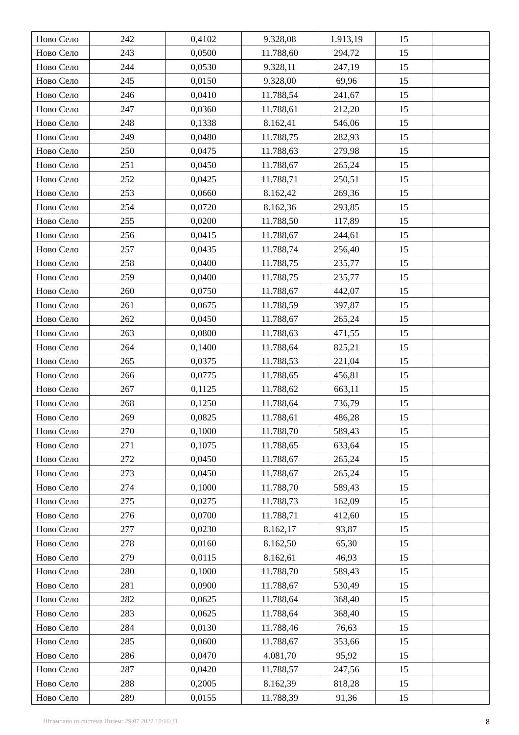| Ново Село | 242 | 0,4102 | 9.328,08 | 1.913,19 | 15 | |
| Ново Село | 243 | 0,0500 | 11.788,60 | 294,72 | 15 | |
| Ново Село | 244 | 0,0530 | 9.328,11 | 247,19 | 15 | |
| Ново Село | 245 | 0,0150 | 9.328,00 | 69,96 | 15 | |
| Ново Село | 246 | 0,0410 | 11.788,54 | 241,67 | 15 | |
| Ново Село | 247 | 0,0360 | 11.788,61 | 212,20 | 15 | |
| Ново Село | 248 | 0,1338 | 8.162,41 | 546,06 | 15 | |
| Ново Село | 249 | 0,0480 | 11.788,75 | 282,93 | 15 | |
| Ново Село | 250 | 0,0475 | 11.788,63 | 279,98 | 15 | |
| Ново Село | 251 | 0,0450 | 11.788,67 | 265,24 | 15 | |
| Ново Село | 252 | 0,0425 | 11.788,71 | 250,51 | 15 | |
| Ново Село | 253 | 0,0660 | 8.162,42 | 269,36 | 15 | |
| Ново Село | 254 | 0,0720 | 8.162,36 | 293,85 | 15 | |
| Ново Село | 255 | 0,0200 | 11.788,50 | 117,89 | 15 | |
| Ново Село | 256 | 0,0415 | 11.788,67 | 244,61 | 15 | |
| Ново Село | 257 | 0,0435 | 11.788,74 | 256,40 | 15 | |
| Ново Село | 258 | 0,0400 | 11.788,75 | 235,77 | 15 | |
| Ново Село | 259 | 0,0400 | 11.788,75 | 235,77 | 15 | |
| Ново Село | 260 | 0,0750 | 11.788,67 | 442,07 | 15 | |
| Ново Село | 261 | 0,0675 | 11.788,59 | 397,87 | 15 | |
| Ново Село | 262 | 0,0450 | 11.788,67 | 265,24 | 15 | |
| Ново Село | 263 | 0,0800 | 11.788,63 | 471,55 | 15 | |
| Ново Село | 264 | 0,1400 | 11.788,64 | 825,21 | 15 | |
| Ново Село | 265 | 0,0375 | 11.788,53 | 221,04 | 15 | |
| Ново Село | 266 | 0,0775 | 11.788,65 | 456,81 | 15 | |
| Ново Село | 267 | 0,1125 | 11.788,62 | 663,11 | 15 | |
| Ново Село | 268 | 0,1250 | 11.788,64 | 736,79 | 15 | |
| Ново Село | 269 | 0,0825 | 11.788,61 | 486,28 | 15 | |
| Ново Село | 270 | 0,1000 | 11.788,70 | 589,43 | 15 | |
| Ново Село | 271 | 0,1075 | 11.788,65 | 633,64 | 15 | |
| Ново Село | 272 | 0,0450 | 11.788,67 | 265,24 | 15 | |
| Ново Село | 273 | 0,0450 | 11.788,67 | 265,24 | 15 | |
| Ново Село | 274 | 0,1000 | 11.788,70 | 589,43 | 15 | |
| Ново Село | 275 | 0,0275 | 11.788,73 | 162,09 | 15 | |
| Ново Село | 276 | 0,0700 | 11.788,71 | 412,60 | 15 | |
| Ново Село | 277 | 0,0230 | 8.162,17 | 93,87 | 15 | |
| Ново Село | 278 | 0,0160 | 8.162,50 | 65,30 | 15 | |
| Ново Село | 279 | 0,0115 | 8.162,61 | 46,93 | 15 | |
| Ново Село | 280 | 0,1000 | 11.788,70 | 589,43 | 15 | |
| Ново Село | 281 | 0,0900 | 11.788,67 | 530,49 | 15 | |
| Ново Село | 282 | 0,0625 | 11.788,64 | 368,40 | 15 | |
| Ново Село | 283 | 0,0625 | 11.788,64 | 368,40 | 15 | |
| Ново Село | 284 | 0,0130 | 11.788,46 | 76,63 | 15 | |
| Ново Село | 285 | 0,0600 | 11.788,67 | 353,66 | 15 | |
| Ново Село | 286 | 0,0470 | 4.081,70 | 95,92 | 15 | |
| Ново Село | 287 | 0,0420 | 11.788,57 | 247,56 | 15 | |
| Ново Село | 288 | 0,2005 | 8.162,39 | 818,28 | 15 | |
| Ново Село | 289 | 0,0155 | 11.788,39 | 91,36 | 15 | |
Штампано из система Инзем: 29.07.2022 10:16:31 8